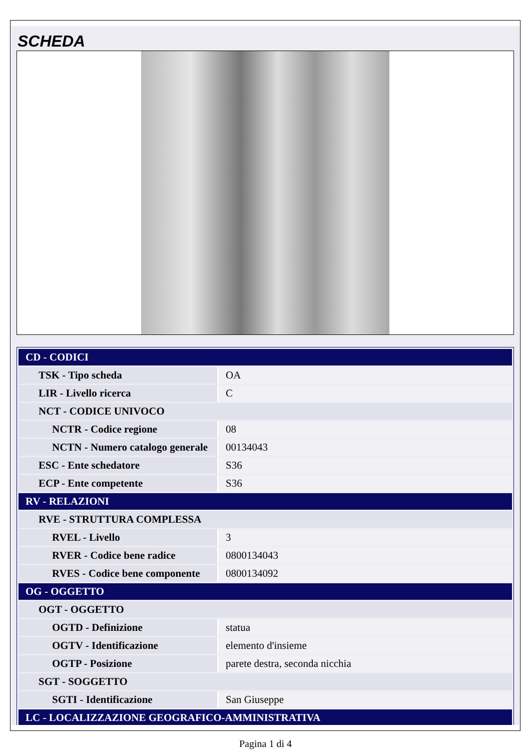SCHEDA
| CD - CODICI | |
| TSK - Tipo scheda | OA |
| LIR - Livello ricerca | C |
| NCT - CODICE UNIVOCO | |
| NCTR - Codice regione | 08 |
| NCTN - Numero catalogo generale | 00134043 |
| ESC - Ente schedatore | S36 |
| ECP - Ente competente | S36 |
| RV - RELAZIONI | |
| RVE - STRUTTURA COMPLESSA | |
| RVEL - Livello | 3 |
| RVER - Codice bene radice | 0800134043 |
| RVES - Codice bene componente | 0800134092 |
| OG - OGGETTO | |
| OGT - OGGETTO | |
| OGTD - Definizione | statua |
| OGTV - Identificazione | elemento d'insieme |
| OGTP - Posizione | parete destra, seconda nicchia |
| SGT - SOGGETTO | |
| SGTI - Identificazione | San Giuseppe |
| LC - LOCALIZZAZIONE GEOGRAFICO-AMMINISTRATIVA | |
Pagina 1 di 4